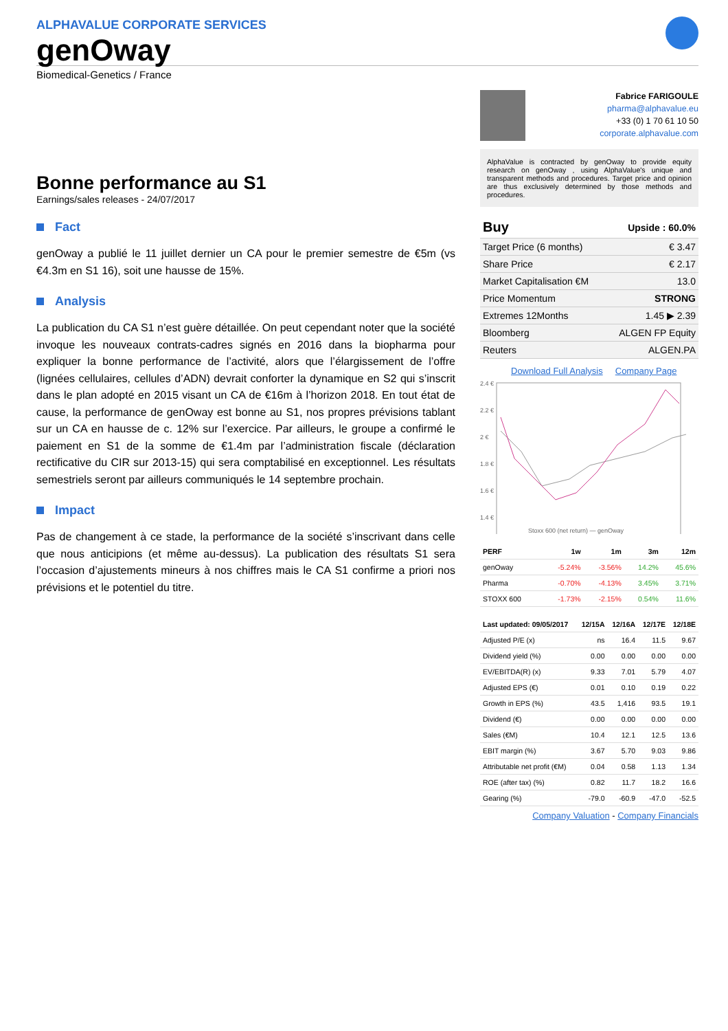ALPHAVALUE CORPORATE SERVICES
genOway
Biomedical-Genetics / France
Bonne performance au S1
Earnings/sales releases - 24/07/2017
Fact
genOway a publié le 11 juillet dernier un CA pour le premier semestre de €5m (vs €4.3m en S1 16), soit une hausse de 15%.
Analysis
La publication du CA S1 n’est guère détaillée. On peut cependant noter que la société invoque les nouveaux contrats-cadres signés en 2016 dans la biopharma pour expliquer la bonne performance de l’activité, alors que l’élargissement de l’offre (lignées cellulaires, cellules d’ADN) devrait conforter la dynamique en S2 qui s’inscrit dans le plan adopté en 2015 visant un CA de €16m à l’horizon 2018. En tout état de cause, la performance de genOway est bonne au S1, nos propres prévisions tablant sur un CA en hausse de c. 12% sur l’exercice. Par ailleurs, le groupe a confirmé le paiement en S1 de la somme de €1.4m par l’administration fiscale (déclaration rectificative du CIR sur 2013-15) qui sera comptabilisé en exceptionnel. Les résultats semestriels seront par ailleurs communiqués le 14 septembre prochain.
Impact
Pas de changement à ce stade, la performance de la société s’inscrivant dans celle que nous anticipions (et même au-dessus). La publication des résultats S1 sera l’occasion d’ajustements mineurs à nos chiffres mais le CA S1 confirme a priori nos prévisions et le potentiel du titre.
Fabrice FARIGOULE
pharma@alphavalue.eu
+33 (0) 1 70 61 10 50
corporate.alphavalue.com
AlphaValue is contracted by genOway to provide equity research on genOway , using AlphaValue's unique and transparent methods and procedures. Target price and opinion are thus exclusively determined by those methods and procedures.
| Buy | Upside : 60.0% |
| Target Price (6 months) | € 3.47 |
| Share Price | € 2.17 |
| Market Capitalisation €M | 13.0 |
| Price Momentum | STRONG |
| Extremes 12Months | 1.45 ▶ 2.39 |
| Bloomberg | ALGEN FP Equity |
| Reuters | ALGEN.PA |
Download Full Analysis Company Page
2.4 €
2.2 €
2 €
1.8 €
1.6 €
1.4 €
Stoxx 600 (net return) — genOway
| PERF | 1w | 1m | 3m | 12m |
| --- | --- | --- | --- | --- |
| genOway | -5.24% | -3.56% | 14.2% | 45.6% |
| Pharma | -0.70% | -4.13% | 3.45% | 3.71% |
| STOXX 600 | -1.73% | -2.15% | 0.54% | 11.6% |
| Last updated: 09/05/2017 | 12/15A | 12/16A | 12/17E | 12/18E |
| --- | --- | --- | --- | --- |
| Adjusted P/E (x) | ns | 16.4 | 11.5 | 9.67 |
| Dividend yield (%) | 0.00 | 0.00 | 0.00 | 0.00 |
| EV/EBITDA(R) (x) | 9.33 | 7.01 | 5.79 | 4.07 |
| Adjusted EPS (€) | 0.01 | 0.10 | 0.19 | 0.22 |
| Growth in EPS (%) | 43.5 | 1,416 | 93.5 | 19.1 |
| Dividend (€) | 0.00 | 0.00 | 0.00 | 0.00 |
| Sales (€M) | 10.4 | 12.1 | 12.5 | 13.6 |
| EBIT margin (%) | 3.67 | 5.70 | 9.03 | 9.86 |
| Attributable net profit (€M) | 0.04 | 0.58 | 1.13 | 1.34 |
| ROE (after tax) (%) | 0.82 | 11.7 | 18.2 | 16.6 |
| Gearing (%) | -79.0 | -60.9 | -47.0 | -52.5 |
Company Valuation - Company Financials